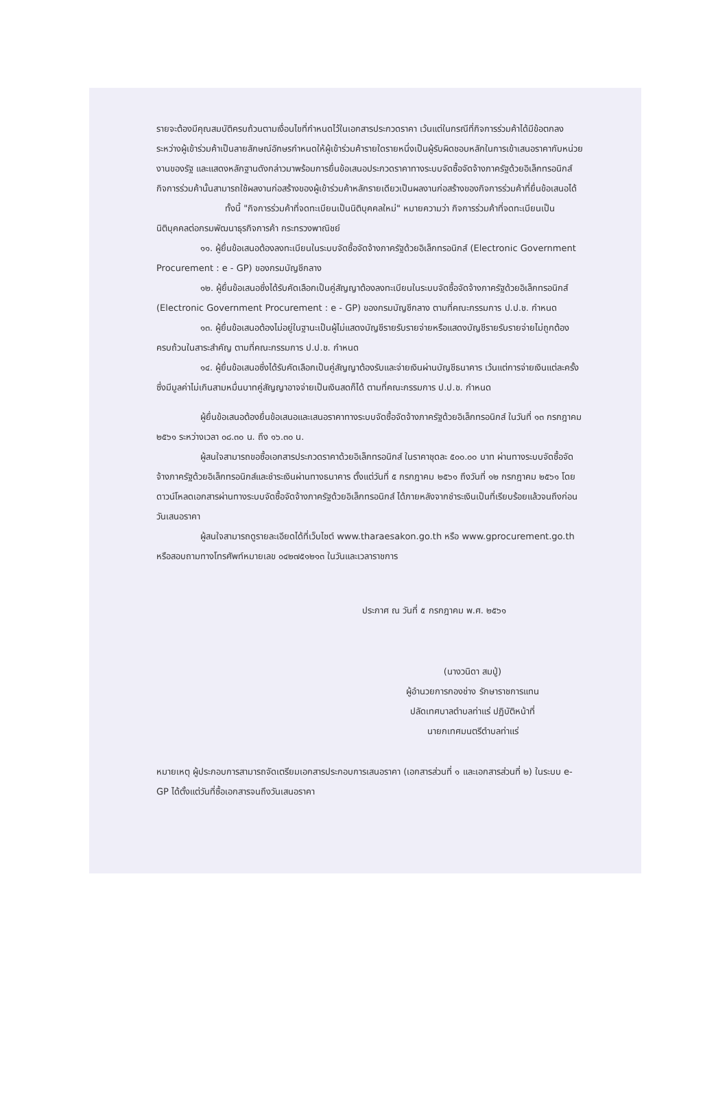รายจะต้องมีคุณสมบัติครบถ้วนตามเงื่อนไขที่กำหนดไว้ในเอกสารประกวดราคา เว้นแต่ในกรณีที่กิจการร่วมค้าได้มีข้อตกลงระหว่างผู้เข้าร่วมค้าเป็นลายลักษณ์อักษรกำหนดให้ผู้เข้าร่วมค้ารายใดรายหนึ่งเป็นผู้รับผิดชอบหลักในการเข้าเสนอราคากับหน่วยงานของรัฐ และแสดงหลักฐานดังกล่าวมาพร้อมการยื่นข้อเสนอประกวดราคาทางระบบจัดซื้อจัดจ้างภาครัฐด้วยอิเล็กทรอนิกส์ กิจการร่วมค้านั้นสามารถใช้ผลงานก่อสร้างของผู้เข้าร่วมค้าหลักรายเดียวเป็นผลงานก่อสร้างของกิจการร่วมค้าที่ยื่นข้อเสนอได้
ทั้งนี้ "กิจการร่วมค้าที่จดทะเบียนเป็นนิติบุคคลใหม่" หมายความว่า กิจการร่วมค้าที่จดทะเบียนเป็นนิติบุคคลต่อกรมพัฒนาธุรกิจการค้า กระทรวงพาณิชย์
๑๑. ผู้ยื่นข้อเสนอต้องลงทะเบียนในระบบจัดซื้อจัดจ้างภาครัฐด้วยอิเล็กทรอนิกส์ (Electronic Government Procurement : e - GP) ของกรมบัญชีกลาง
๑๒. ผู้ยื่นข้อเสนอซึ่งได้รับคัดเลือกเป็นคู่สัญญาต้องลงทะเบียนในระบบจัดซื้อจัดจ้างภาครัฐด้วยอิเล็กทรอนิกส์ (Electronic Government Procurement : e - GP) ของกรมบัญชีกลาง ตามที่คณะกรรมการ ป.ป.ช. กำหนด
๑๓. ผู้ยื่นข้อเสนอต้องไม่อยู่ในฐานะเป็นผู้ไม่แสดงบัญชีรายรับรายจ่ายหรือแสดงบัญชีรายรับรายจ่ายไม่ถูกต้องครบถ้วนในสาระสำคัญ ตามที่คณะกรรมการ ป.ป.ช. กำหนด
๑๔. ผู้ยื่นข้อเสนอซึ่งได้รับคัดเลือกเป็นคู่สัญญาต้องรับและจ่ายเงินผ่านบัญชีธนาคาร เว้นแต่การจ่ายเงินแต่ละครั้งซึ่งมีมูลค่าไม่เกินสามหมื่นบาทคู่สัญญาอาจจ่ายเป็นเงินสดก็ได้ ตามที่คณะกรรมการ ป.ป.ช. กำหนด
ผู้ยื่นข้อเสนอต้องยื่นข้อเสนอและเสนอราคาทางระบบจัดซื้อจัดจ้างภาครัฐด้วยอิเล็กทรอนิกส์ ในวันที่ ๑๓ กรกฎาคม ๒๕๖๑ ระหว่างเวลา ๐๘.๓๐ น. ถึง ๑๖.๓๐ น.
ผู้สนใจสามารถขอซื้อเอกสารประกวดราคาด้วยอิเล็กทรอนิกส์ ในราคาชุดละ ๕๐๐.๐๐ บาท ผ่านทางระบบจัดซื้อจัดจ้างภาครัฐด้วยอิเล็กทรอนิกส์และชำระเงินผ่านทางธนาคาร ตั้งแต่วันที่ ๕ กรกฎาคม ๒๕๖๑ ถึงวันที่ ๑๒ กรกฎาคม ๒๕๖๑ โดยดาวน์โหลดเอกสารผ่านทางระบบจัดซื้อจัดจ้างภาครัฐด้วยอิเล็กทรอนิกส์ ได้ภายหลังจากชำระเงินเป็นที่เรียบร้อยแล้วจนถึงก่อนวันเสนอราคา
ผู้สนใจสามารถดูรายละเอียดได้ที่เว็บไซต์ www.tharaesakon.go.th หรือ www.gprocurement.go.th หรือสอบถามทางโทรศัพท์หมายเลข ๐๔๒๗๕๑๒๑๓ ในวันและเวลาราชการ
ประกาศ ณ วันที่ ๕ กรกฎาคม พ.ศ. ๒๕๖๑
(นางวนิดา สมปู่)
ผู้อำนวยการกองช่าง รักษาราชการแทน
ปลัดเทศบาลตำบลท่าแร่ ปฏิบัติหน้าที่
นายกเทศมนตรีตำบลท่าแร่
หมายเหตุ ผู้ประกอบการสามารถจัดเตรียมเอกสารประกอบการเสนอราคา (เอกสารส่วนที่ ๑ และเอกสารส่วนที่ ๒) ในระบบ e-GP ได้ตั้งแต่วันที่ซื้อเอกสารจนถึงวันเสนอราคา